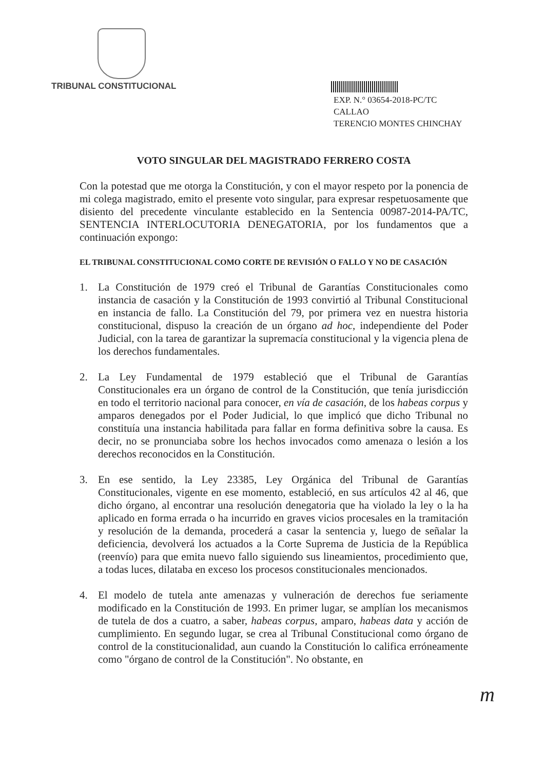TRIBUNAL CONSTITUCIONAL
EXP. N.° 03654-2018-PC/TC
CALLAO
TERENCIO MONTES CHINCHAY
VOTO SINGULAR DEL MAGISTRADO FERRERO COSTA
Con la potestad que me otorga la Constitución, y con el mayor respeto por la ponencia de mi colega magistrado, emito el presente voto singular, para expresar respetuosamente que disiento del precedente vinculante establecido en la Sentencia 00987-2014-PA/TC, SENTENCIA INTERLOCUTORIA DENEGATORIA, por los fundamentos que a continuación expongo:
EL TRIBUNAL CONSTITUCIONAL COMO CORTE DE REVISIÓN O FALLO Y NO DE CASACIÓN
1. La Constitución de 1979 creó el Tribunal de Garantías Constitucionales como instancia de casación y la Constitución de 1993 convirtió al Tribunal Constitucional en instancia de fallo. La Constitución del 79, por primera vez en nuestra historia constitucional, dispuso la creación de un órgano ad hoc, independiente del Poder Judicial, con la tarea de garantizar la supremacía constitucional y la vigencia plena de los derechos fundamentales.
2. La Ley Fundamental de 1979 estableció que el Tribunal de Garantías Constitucionales era un órgano de control de la Constitución, que tenía jurisdicción en todo el territorio nacional para conocer, en vía de casación, de los habeas corpus y amparos denegados por el Poder Judicial, lo que implicó que dicho Tribunal no constituía una instancia habilitada para fallar en forma definitiva sobre la causa. Es decir, no se pronunciaba sobre los hechos invocados como amenaza o lesión a los derechos reconocidos en la Constitución.
3. En ese sentido, la Ley 23385, Ley Orgánica del Tribunal de Garantías Constitucionales, vigente en ese momento, estableció, en sus artículos 42 al 46, que dicho órgano, al encontrar una resolución denegatoria que ha violado la ley o la ha aplicado en forma errada o ha incurrido en graves vicios procesales en la tramitación y resolución de la demanda, procederá a casar la sentencia y, luego de señalar la deficiencia, devolverá los actuados a la Corte Suprema de Justicia de la República (reenvío) para que emita nuevo fallo siguiendo sus lineamientos, procedimiento que, a todas luces, dilataba en exceso los procesos constitucionales mencionados.
4. El modelo de tutela ante amenazas y vulneración de derechos fue seriamente modificado en la Constitución de 1993. En primer lugar, se amplían los mecanismos de tutela de dos a cuatro, a saber, habeas corpus, amparo, habeas data y acción de cumplimiento. En segundo lugar, se crea al Tribunal Constitucional como órgano de control de la constitucionalidad, aun cuando la Constitución lo califica erróneamente como "órgano de control de la Constitución". No obstante, en
m